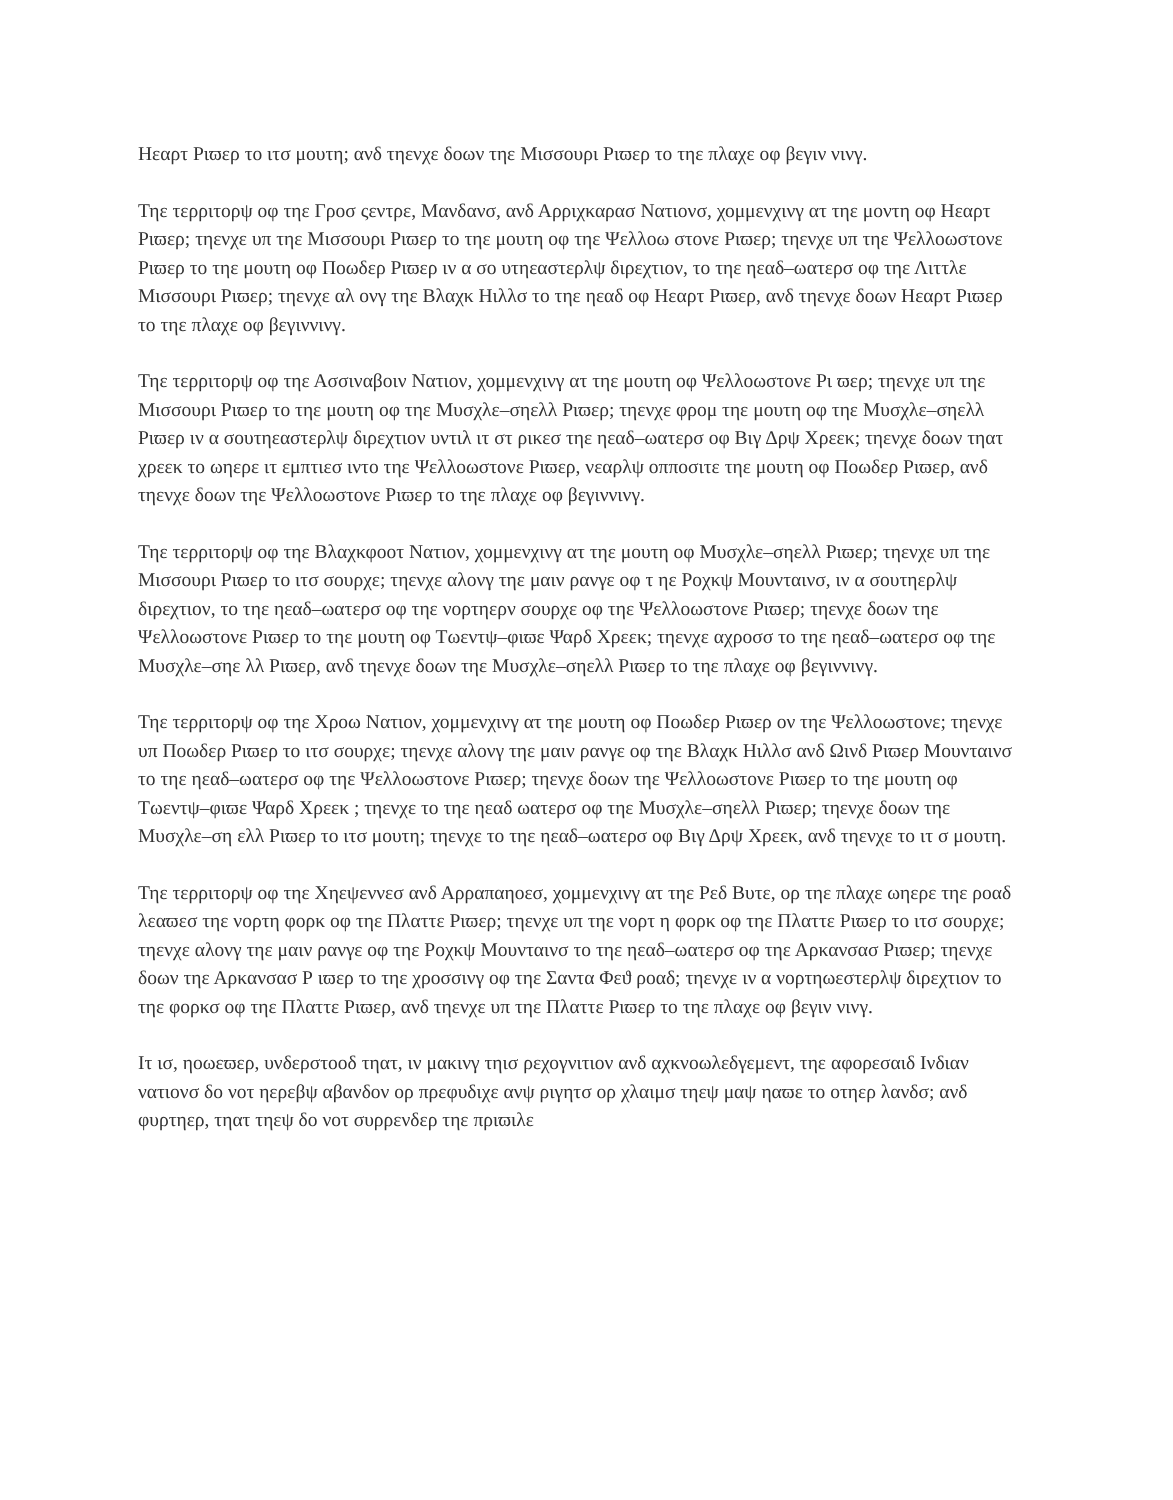Ηεαρτ Ριϖερ το ιτσ μουτη; ανδ τηενχε δοων τηε Μισσουρι Ριϖερ το τηε πλαχε οφ βεγιν νινγ.
Τηε τερριτορψ οφ τηε Γροσ ςεντρε, Μανδανσ, ανδ Αρριχκαρασ Νατιονσ, χομμενχινγ ατ τηε μοντη οφ Ηεαρτ Ριϖερ; τηενχε υπ τηε Μισσουρι Ριϖερ το τηε μουτη οφ τηε Ψελλοω στονε Ριϖερ; τηενχε υπ τηε Ψελλοωστονε Ριϖερ το τηε μουτη οφ Ποωδερ Ριϖερ ιν α σο υτηεαστερλψ διρεχτιον, το τηε ηεαδ–ωατερσ οφ τηε Λιττλε Μισσουρι Ριϖερ; τηενχε αλ ονγ τηε Βλαχκ Ηιλλσ το τηε ηεαδ οφ Ηεαρτ Ριϖερ, ανδ τηενχε δοων Ηεαρτ Ριϖερ το τηε πλαχε οφ βεγιννινγ.
Τηε τερριτορψ οφ τηε Ασσιναβοιν Νατιον, χομμενχινγ ατ τηε μουτη οφ Ψελλοωστονε Ρι ϖερ; τηενχε υπ τηε Μισσουρι Ριϖερ το τηε μουτη οφ τηε Μυσχλε–σηελλ Ριϖερ; τηενχε φρομ τηε μουτη οφ τηε Μυσχλε–σηελλ Ριϖερ ιν α σουτηεαστερλψ διρεχτιον υντιλ ιτ στ ρικεσ τηε ηεαδ–ωατερσ οφ Βιγ Δρψ Χρεεκ; τηενχε δοων τηατ χρεεκ το ωηερε ιτ εμπτιεσ ιντο τηε Ψελλοωστονε Ριϖερ, νεαρλψ οππоσιτε τηε μουτη οφ Ποωδερ Ριϖερ, ανδ τηενχε δοων τηε Ψελλοωστονε Ριϖερ το τηε πλαχε οφ βεγιννινγ.
Τηε τερριτορψ οφ τηε Βλαχκφοοτ Νατιον, χομμενχινγ ατ τηε μουτη οφ Μυσχλε–σηελλ Ριϖερ; τηενχε υπ τηε Μισσουρι Ριϖερ το ιτσ σουρχε; τηενχε αλονγ τηε μαιν ρανγε οφ τ ηε Ροχκψ Μουνταινσ, ιν α σουτηερλψ διρεχτιον, το τηε ηεαδ–ωατερσ οφ τηε νορτηερν σουρχε οφ τηε Ψελλοωστονε Ριϖερ; τηενχε δοων τηε Ψελλοωστονε Ριϖερ το τηε μουτη οφ Τωεντψ–φιϖε Ψαρδ Χρεεκ; τηενχε αχροσσ το τηε ηεαδ–ωατερσ οφ τηε Μυσχλε–σηε λλ Ριϖερ, ανδ τηενχε δοων τηε Μυσχλε–σηελλ Ριϖερ το τηε πλαχε οφ βεγιννινγ.
Τηε τερριτορψ οφ τηε Χροω Νατιον, χομμενχινγ ατ τηε μουτη οφ Ποωδερ Ριϖερ ον τηε Ψελλοωστονε; τηενχε υπ Ποωδερ Ριϖερ το ιτσ σουρχε; τηενχε αλονγ τηε μαιν ρανγε οφ τηε Βλαχκ Ηιλλσ ανδ Ωινδ Ριϖερ Μουνταινσ το τηε ηεαδ–ωατερσ οφ τηε Ψελλοωστονε Ριϖερ; τηενχε δοων τηε Ψελλοωστονε Ριϖερ το τηε μουτη οφ Τωεντψ–φιϖε Ψαρδ Χρεεκ ; τηενχε το τηε ηεαδ ωατερσ οφ τηε Μυσχλε–σηελλ Ριϖερ; τηενχε δοων τηε Μυσχλε–ση ελλ Ριϖερ το ιτσ μουτη; τηενχε το τηε ηεαδ–ωατερσ οφ Βιγ Δρψ Χρεεκ, ανδ τηενχε το ιτ σ μουτη.
Τηε τερριτορψ οφ τηε Χηεψεννεσ ανδ Αρραπαηοεσ, χομμενχινγ ατ τηε Ρεδ Βυτε, ορ τηε πλαχε ωηερε τηε ροαδ λεαϖεσ τηε νορτη φορκ οφ τηε Πλαττε Ριϖερ; τηενχε υπ τηε νορτ η φορκ οφ τηε Πλαττε Ριϖερ το ιτσ σουρχε; τηενχε αλονγ τηε μαιν ρανγε οφ τηε Ροχκψ Μουνταινσ το τηε ηεαδ–ωατερσ οφ τηε Αρκανσασ Ριϖερ; τηενχε δοων τηε Αρκανσασ Ρ ιϖερ το τηε χροσσινγ οφ τηε Σαντα Φεϑ ροαδ; τηενχε ιν α νορτηωεστερλψ διρεχτιον το τηε φορκσ οφ τηε Πλαττε Ριϖερ, ανδ τηενχε υπ τηε Πλαττε Ριϖερ το τηε πλαχε οφ βεγιν νινγ.
Ιτ ισ, ηοωεϖερ, υνδερστοοδ τηατ, ιν μακινγ τηισ ρεχογνιτιον ανδ αχκνοωλεδγεμεντ, τηε αφορεσαιδ Ινδιαν νατιονσ δο νοτ ηερεβψ αβανδον ορ πρεφυδιχε ανψ ριγητσ ορ χλαιμσ τηεψ μαψ ηαϖε το οτηερ λανδσ; ανδ φυρτηερ, τηατ τηεψ δο νοτ συρρενδερ τηε πριϖιλε